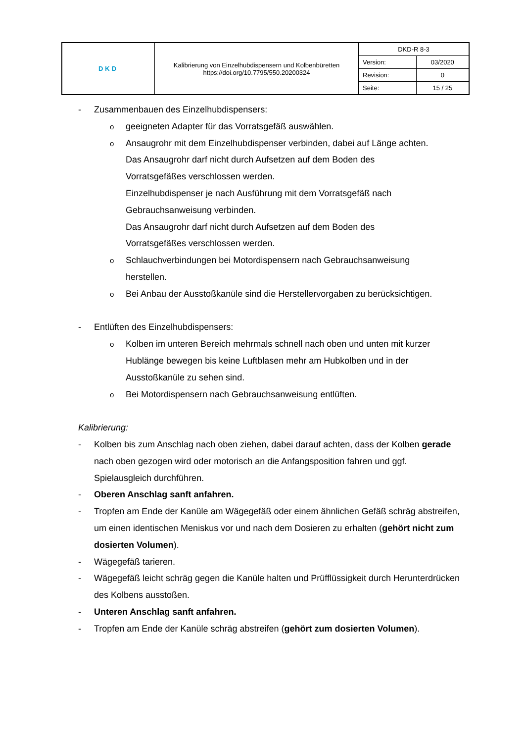| DKD | Kalibrierung von Einzelhubdispensern und Kolbenbüretten https://doi.org/10.7795/550.20200324 | DKD-R 8-3 | |
| | | Version: | 03/2020 |
| | | Revision: | 0 |
| | | Seite: | 15 / 25 |
- Zusammenbauen des Einzelhubdispensers:
o
geeigneten Adapter für das Vorratsgefäß auswählen.
o
Ansaugrohr mit dem Einzelhubdispenser verbinden, dabei auf Länge achten.
Das Ansaugrohr darf nicht durch Aufsetzen auf dem Boden des
Vorratsgefäßes verschlossen werden.
Einzelhubdispenser je nach Ausführung mit dem Vorratsgefäß nach
Gebrauchsanweisung verbinden.
Das Ansaugrohr darf nicht durch Aufsetzen auf dem Boden des
Vorratsgefäßes verschlossen werden.
o
Schlauchverbindungen bei Motordispensern nach Gebrauchsanweisung
herstellen.
o
Bei Anbau der Ausstoßkanüle sind die Herstellervorgaben zu berücksichtigen.
- Entlüften des Einzelhubdispensers:
o
Kolben im unteren Bereich mehrmals schnell nach oben und unten mit kurzer
Hublänge bewegen bis keine Luftblasen mehr am Hubkolben und in der
Ausstoßkanüle zu sehen sind.
o
Bei Motordispensern nach Gebrauchsanweisung entlüften.
Kalibrierung:
- Kolben bis zum Anschlag nach oben ziehen, dabei darauf achten, dass der Kolben gerade nach oben gezogen wird oder motorisch an die Anfangsposition fahren und ggf. Spielausgleich durchführen.
- Oberen Anschlag sanft anfahren.
- Tropfen am Ende der Kanüle am Wägegefäß oder einem ähnlichen Gefäß schräg abstreifen, um einen identischen Meniskus vor und nach dem Dosieren zu erhalten (gehört nicht zum dosierten Volumen).
- Wägegefäß tarieren.
- Wägegefäß leicht schräg gegen die Kanüle halten und Prüfflüssigkeit durch Herunterdrücken des Kolbens ausstoßen.
- Unteren Anschlag sanft anfahren.
- Tropfen am Ende der Kanüle schräg abstreifen (gehört zum dosierten Volumen).